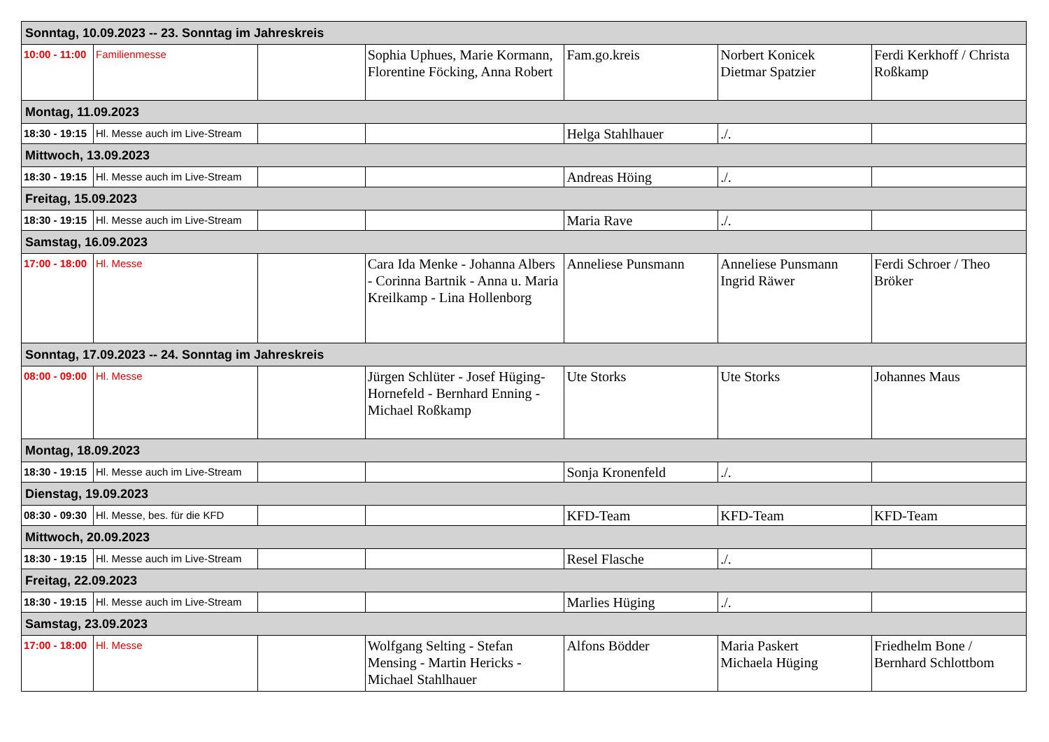| Sonntag, 10.09.2023 -- 23. Sonntag im Jahreskreis | | | | | | |
| 10:00 - 11:00 | Familienmesse | | Sophia Uphues, Marie Kormann, Florentine Föcking, Anna Robert | Fam.go.kreis | Norbert Konicek Dietmar Spatzier | Ferdi Kerkhoff / Christa Roßkamp |
| Montag, 11.09.2023 | | | | | | |
| 18:30 - 19:15 | Hl. Messe auch im Live-Stream | | | Helga Stahlhauer | ./. | |
| Mittwoch, 13.09.2023 | | | | | | |
| 18:30 - 19:15 | Hl. Messe auch im Live-Stream | | | Andreas Höing | ./. | |
| Freitag, 15.09.2023 | | | | | | |
| 18:30 - 19:15 | Hl. Messe auch im Live-Stream | | | Maria Rave | ./. | |
| Samstag, 16.09.2023 | | | | | | |
| 17:00 - 18:00 | Hl. Messe | | Cara Ida Menke - Johanna Albers - Corinna Bartnik - Anna u. Maria Kreilkamp - Lina Hollenborg | Anneliese Punsmann | Anneliese Punsmann Ingrid Räwer | Ferdi Schroer / Theo Bröker |
| Sonntag, 17.09.2023 -- 24. Sonntag im Jahreskreis | | | | | | |
| 08:00 - 09:00 | Hl. Messe | | Jürgen Schlüter - Josef Hüging-Hornefeld - Bernhard Enning - Michael Roßkamp | Ute Storks | Ute Storks | Johannes Maus |
| Montag, 18.09.2023 | | | | | | |
| 18:30 - 19:15 | Hl. Messe auch im Live-Stream | | | Sonja Kronenfeld | ./. | |
| Dienstag, 19.09.2023 | | | | | | |
| 08:30 - 09:30 | Hl. Messe, bes. für die KFD | | | KFD-Team | KFD-Team | KFD-Team |
| Mittwoch, 20.09.2023 | | | | | | |
| 18:30 - 19:15 | Hl. Messe auch im Live-Stream | | | Resel Flasche | ./. | |
| Freitag, 22.09.2023 | | | | | | |
| 18:30 - 19:15 | Hl. Messe auch im Live-Stream | | | Marlies Hüging | ./. | |
| Samstag, 23.09.2023 | | | | | | |
| 17:00 - 18:00 | Hl. Messe | | Wolfgang Selting - Stefan Mensing - Martin Hericks - Michael Stahlhauer | Alfons Bödder | Maria Paskert Michaela Hüging | Friedhelm Bone / Bernhard Schlottbom |